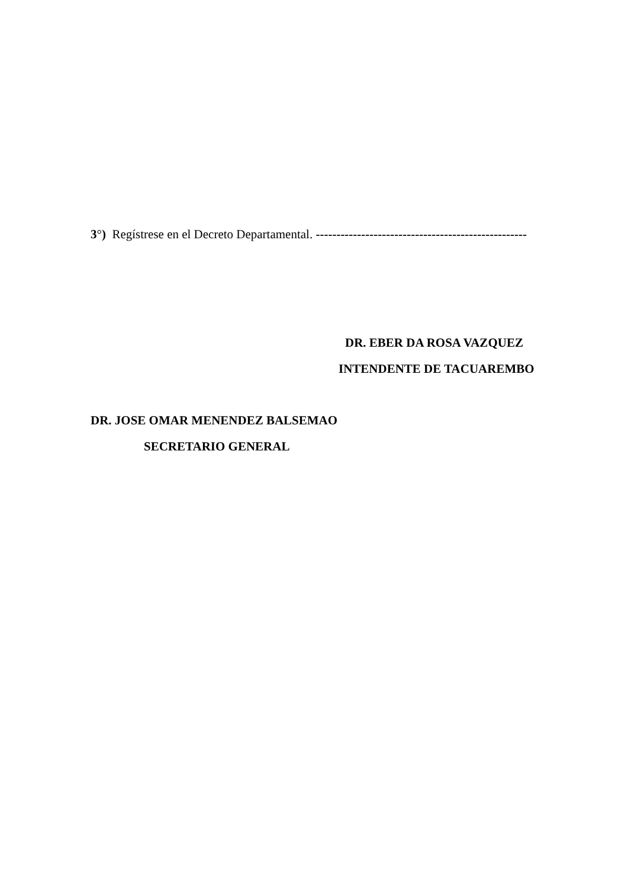3°) Regístrese en el Decreto Departamental. ---------------------------------------------------
DR. EBER DA ROSA VAZQUEZ
INTENDENTE DE TACUAREMBO
DR. JOSE OMAR MENENDEZ BALSEMAO
SECRETARIO GENERAL